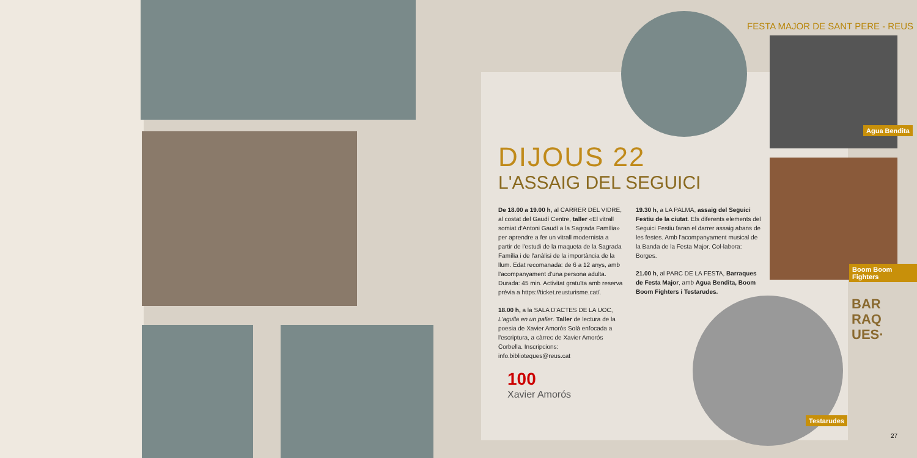FESTA MAJOR DE SANT PERE - REUS
Agua Bendita
Boom Boom Fighters
Testarudes
BAR
RAQ
UES·
DIJOUS 22
L'ASSAIG DEL SEGUICI
De 18.00 a 19.00 h, al CARRER DEL VIDRE, al costat del Gaudí Centre, taller «El vitrall somiat d'Antoni Gaudí a la Sagrada Família» per aprendre a fer un vitrall modernista a partir de l'estudi de la maqueta de la Sagrada Família i de l'anàlisi de la importància de la llum. Edat recomanada: de 6 a 12 anys, amb l'acompanyament d'una persona adulta. Durada: 45 min. Activitat gratuïta amb reserva prèvia a https://ticket.reusturisme.cat/.
18.00 h, a la SALA D'ACTES DE LA UOC, L'agulla en un paller. Taller de lectura de la poesia de Xavier Amorós Solà enfocada a l'escriptura, a càrrec de Xavier Amorós Corbella. Inscripcions: info.biblioteques@reus.cat
19.30 h, a LA PALMA, assaig del Seguici Festiu de la ciutat. Els diferents elements del Seguici Festiu faran el darrer assaig abans de les festes. Amb l'acompanyament musical de la Banda de la Festa Major. Col·labora: Borges.
21.00 h, al PARC DE LA FESTA, Barraques de Festa Major, amb Agua Bendita, Boom Boom Fighters i Testarudes.
100
Xavier Amorós
27